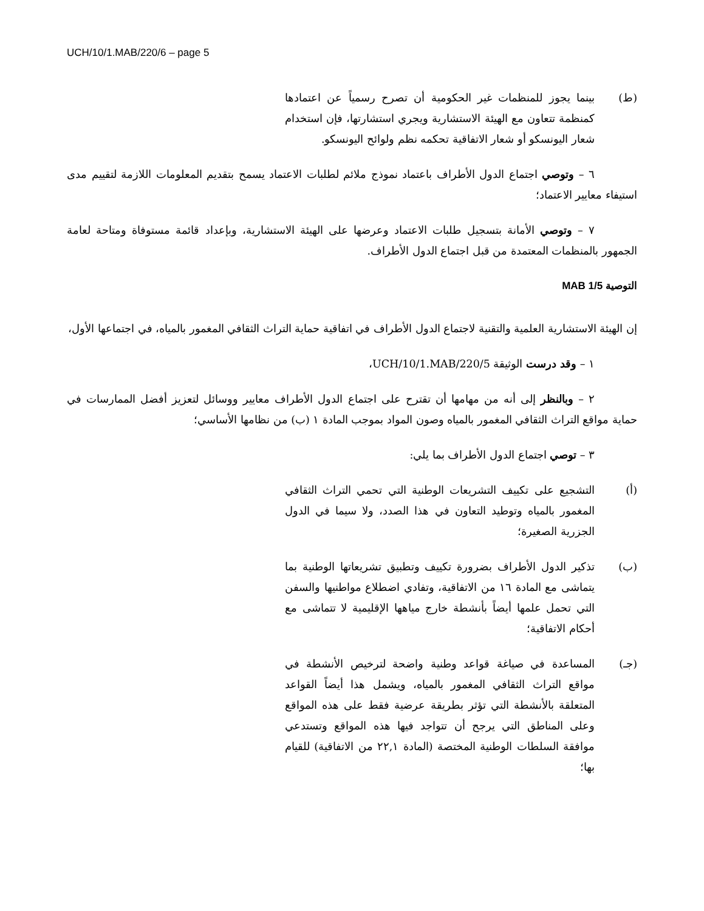UCH/10/1.MAB/220/6 – page 5
(ط) بينما يجوز للمنظمات غير الحكومية أن تصرح رسمياً عن اعتمادها كمنظمة تتعاون مع الهيئة الاستشارية ويجري استشارتها، فإن استخدام شعار اليونسكو أو شعار الاتفاقية تحكمه نظم ولوائح اليونسكو.
٦ – وتوصي اجتماع الدول الأطراف باعتماد نموذج ملائم لطلبات الاعتماد يسمح بتقديم المعلومات اللازمة لتقييم مدى استيفاء معايير الاعتماد؛
٧ – وتوصي الأمانة بتسجيل طلبات الاعتماد وعرضها على الهيئة الاستشارية، وبإعداد قائمة مستوفاة ومتاحة لعامة الجمهور بالمنظمات المعتمدة من قبل اجتماع الدول الأطراف.
التوصية 5/MAB 1
إن الهيئة الاستشارية العلمية والتقنية لاجتماع الدول الأطراف في اتفاقية حماية التراث الثقافي المغمور بالمياه، في اجتماعها الأول،
١ – وقد درست الوثيقة UCH/10/1.MAB/220/5،
٢ – وبالنظر إلى أنه من مهامها أن تقترح على اجتماع الدول الأطراف معايير ووسائل لتعزيز أفضل الممارسات في حماية مواقع التراث الثقافي المغمور بالمياه وصون المواد بموجب المادة ١ (ب) من نظامها الأساسي؛
٣ – توصي اجتماع الدول الأطراف بما يلي:
(أ) التشجيع على تكييف التشريعات الوطنية التي تحمي التراث الثقافي المغمور بالمياه وتوطيد التعاون في هذا الصدد، ولا سيما في الدول الجزرية الصغيرة؛
(ب) تذكير الدول الأطراف بضرورة تكييف وتطبيق تشريعاتها الوطنية بما يتماشى مع المادة ١٦ من الاتفاقية، وتفادي اضطلاع مواطنيها والسفن التي تحمل علمها أيضاً بأنشطة خارج مياهها الإقليمية لا تتماشى مع أحكام الاتفاقية؛
(جـ) المساعدة في صياغة قواعد وطنية واضحة لترخيص الأنشطة في مواقع التراث الثقافي المغمور بالمياه، ويشمل هذا أيضاً القواعد المتعلقة بالأنشطة التي تؤثر بطريقة عرضية فقط على هذه المواقع وعلى المناطق التي يرجح أن تتواجد فيها هذه المواقع وتستدعي موافقة السلطات الوطنية المختصة (المادة ٢٢,١ من الاتفاقية) للقيام بها؛